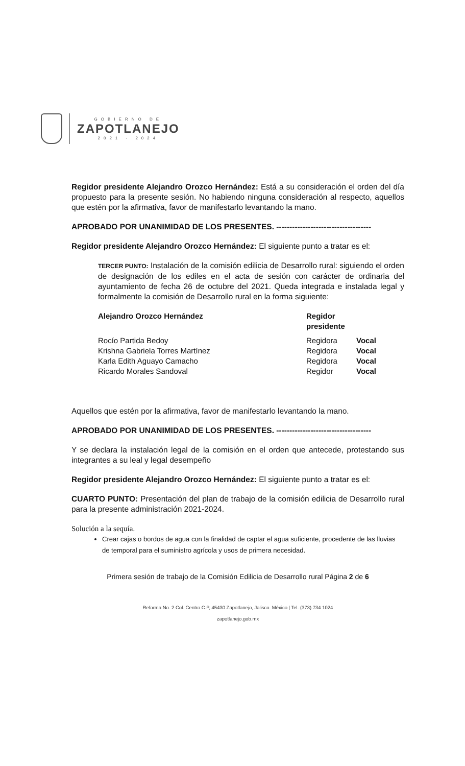GOBIERNO DE
ZAPOTLANEJO
2021 - 2024
Regidor presidente Alejandro Orozco Hernández: Está a su consideración el orden del día propuesto para la presente sesión. No habiendo ninguna consideración al respecto, aquellos que estén por la afirmativa, favor de manifestarlo levantando la mano.
APROBADO POR UNANIMIDAD DE LOS PRESENTES. ------------------------------------
Regidor presidente Alejandro Orozco Hernández: El siguiente punto a tratar es el:
TERCER PUNTO: Instalación de la comisión edilicia de Desarrollo rural: siguiendo el orden de designación de los ediles en el acta de sesión con carácter de ordinaria del ayuntamiento de fecha 26 de octubre del 2021. Queda integrada e instalada legal y formalmente la comisión de Desarrollo rural en la forma siguiente:
| Alejandro Orozco Hernández | Regidor presidente | |
| Rocío Partida Bedoy | Regidora | Vocal |
| Krishna Gabriela Torres Martínez | Regidora | Vocal |
| Karla Edith Aguayo Camacho | Regidora | Vocal |
| Ricardo Morales Sandoval | Regidor | Vocal |
Aquellos que estén por la afirmativa, favor de manifestarlo levantando la mano.
APROBADO POR UNANIMIDAD DE LOS PRESENTES. ------------------------------------
Y se declara la instalación legal de la comisión en el orden que antecede, protestando sus integrantes a su leal y legal desempeño
Regidor presidente Alejandro Orozco Hernández: El siguiente punto a tratar es el:
CUARTO PUNTO: Presentación del plan de trabajo de la comisión edilicia de Desarrollo rural para la presente administración 2021-2024.
Solución a la sequía.
Crear cajas o bordos de agua con la finalidad de captar el agua suficiente, procedente de las lluvias de temporal para el suministro agrícola y usos de primera necesidad.
Primera sesión de trabajo de la Comisión Edilicia de Desarrollo rural Página 2 de 6
Reforma No. 2 Col. Centro C.P, 45430 Zapotlanejo, Jalisco. México | Tel. (373) 734 1024
zapotlanejo.gob.mx